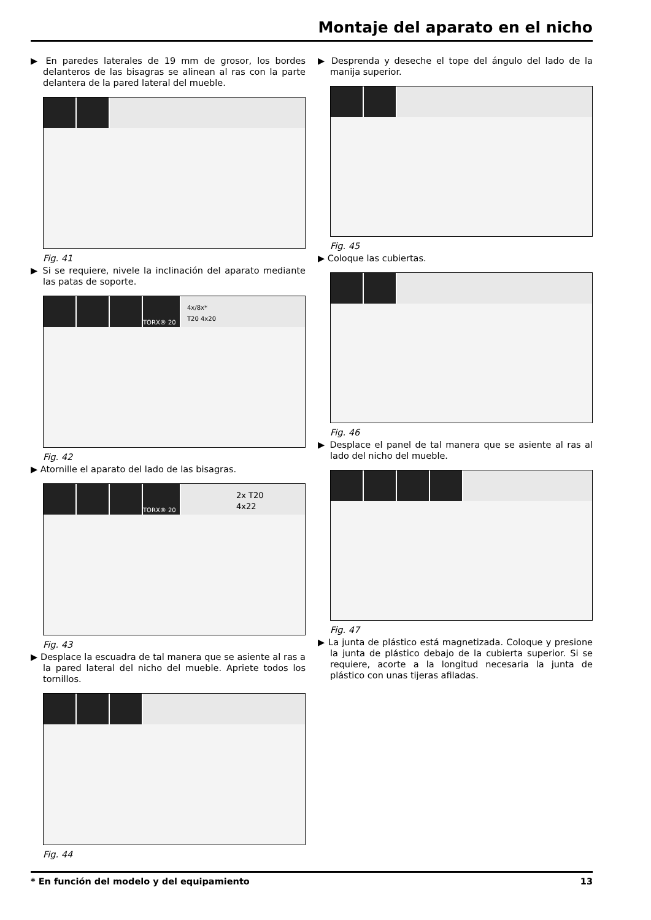Montaje del aparato en el nicho
▶ En paredes laterales de 19 mm de grosor, los bordes delanteros de las bisagras se alinean al ras con la parte delantera de la pared lateral del mueble.
Fig. 41
▶ Si se requiere, nivele la inclinación del aparato mediante las patas de soporte.
TORX® 20
4x/8x*
T20 4x20
Fig. 42
▶ Atornille el aparato del lado de las bisagras.
TORX® 20
2x T20
4x22
Fig. 43
▶ Desplace la escuadra de tal manera que se asiente al ras a la pared lateral del nicho del mueble. Apriete todos los tornillos.
Fig. 44
▶ Desprenda y deseche el tope del ángulo del lado de la manija superior.
Fig. 45
▶ Coloque las cubiertas.
Fig. 46
▶ Desplace el panel de tal manera que se asiente al ras al lado del nicho del mueble.
Fig. 47
▶ La junta de plástico está magnetizada. Coloque y presione la junta de plástico debajo de la cubierta superior. Si se requiere, acorte a la longitud necesaria la junta de plástico con unas tijeras afiladas.
* En función del modelo y del equipamiento 13